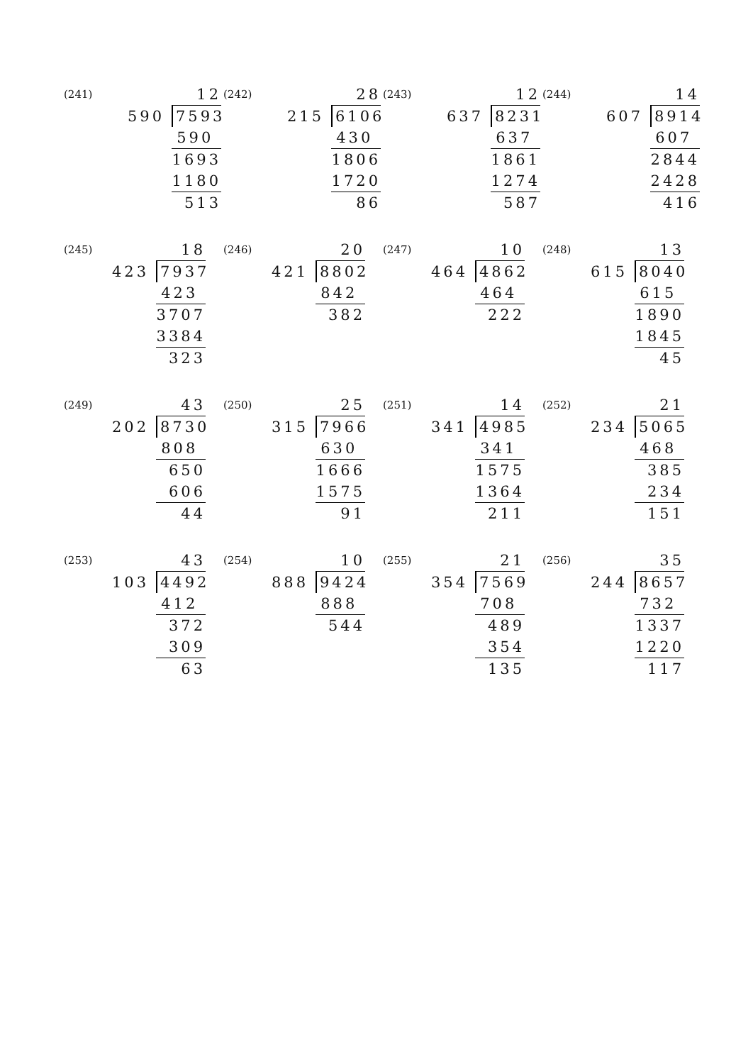(241)
12
590
7593
590
1693
1180
513
(242)
28
215
6106
430
1806
1720
86
(243)
12
637
8231
637
1861
1274
587
(244)
14
607
8914
607
2844
2428
416
(245)
18
423
7937
423
3707
3384
323
(246)
20
421
8802
842
382
(247)
10
464
4862
464
222
(248)
13
615
8040
615
1890
1845
45
(249)
43
202
8730
808
650
606
44
(250)
25
315
7966
630
1666
1575
91
(251)
14
341
4985
341
1575
1364
211
(252)
21
234
5065
468
385
234
151
(253)
43
103
4492
412
372
309
63
(254)
10
888
9424
888
544
(255)
21
354
7569
708
489
354
135
(256)
35
244
8657
732
1337
1220
117